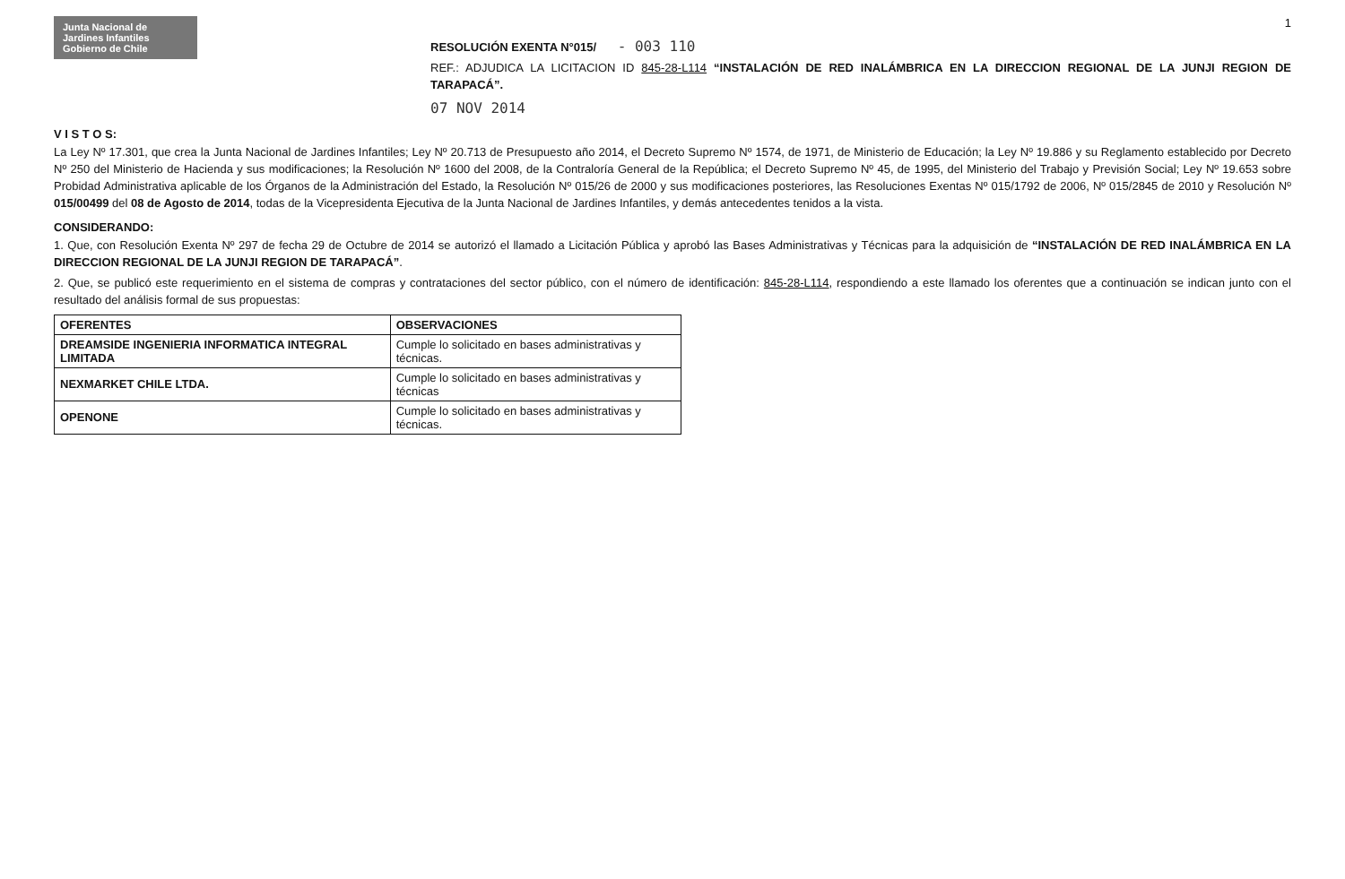1
Junta Nacional de Jardines Infantiles
Gobierno de Chile
RESOLUCIÓN EXENTA N°015/ - 003 110
REF.: ADJUDICA LA LICITACION ID 845-28-L114 “INSTALACIÓN DE RED INALÁMBRICA EN LA DIRECCION REGIONAL DE LA JUNJI REGION DE TARAPACÁ”.
07 NOV 2014
V I S T O S:
La Ley Nº 17.301, que crea la Junta Nacional de Jardines Infantiles; Ley Nº 20.713 de Presupuesto año 2014, el Decreto Supremo Nº 1574, de 1971, de Ministerio de Educación; la Ley Nº 19.886 y su Reglamento establecido por Decreto Nº 250 del Ministerio de Hacienda y sus modificaciones; la Resolución Nº 1600 del 2008, de la Contraloría General de la República; el Decreto Supremo Nº 45, de 1995, del Ministerio del Trabajo y Previsión Social; Ley Nº 19.653 sobre Probidad Administrativa aplicable de los Órganos de la Administración del Estado, la Resolución Nº 015/26 de 2000 y sus modificaciones posteriores, las Resoluciones Exentas Nº 015/1792 de 2006, Nº 015/2845 de 2010 y Resolución Nº 015/00499 del 08 de Agosto de 2014, todas de la Vicepresidenta Ejecutiva de la Junta Nacional de Jardines Infantiles, y demás antecedentes tenidos a la vista.
CONSIDERANDO:
1. Que, con Resolución Exenta Nº 297 de fecha 29 de Octubre de 2014 se autorizó el llamado a Licitación Pública y aprobó las Bases Administrativas y Técnicas para la adquisición de “INSTALACIÓN DE RED INALÁMBRICA EN LA DIRECCION REGIONAL DE LA JUNJI REGION DE TARAPACÁ”.
2. Que, se publicó este requerimiento en el sistema de compras y contrataciones del sector público, con el número de identificación: 845-28-L114, respondiendo a este llamado los oferentes que a continuación se indican junto con el resultado del análisis formal de sus propuestas:
| OFERENTES | OBSERVACIONES |
| --- | --- |
| DREAMSIDE INGENIERIA INFORMATICA INTEGRAL LIMITADA | Cumple lo solicitado en bases administrativas y técnicas. |
| NEXMARKET CHILE LTDA. | Cumple lo solicitado en bases administrativas y técnicas |
| OPENONE | Cumple lo solicitado en bases administrativas y técnicas. |